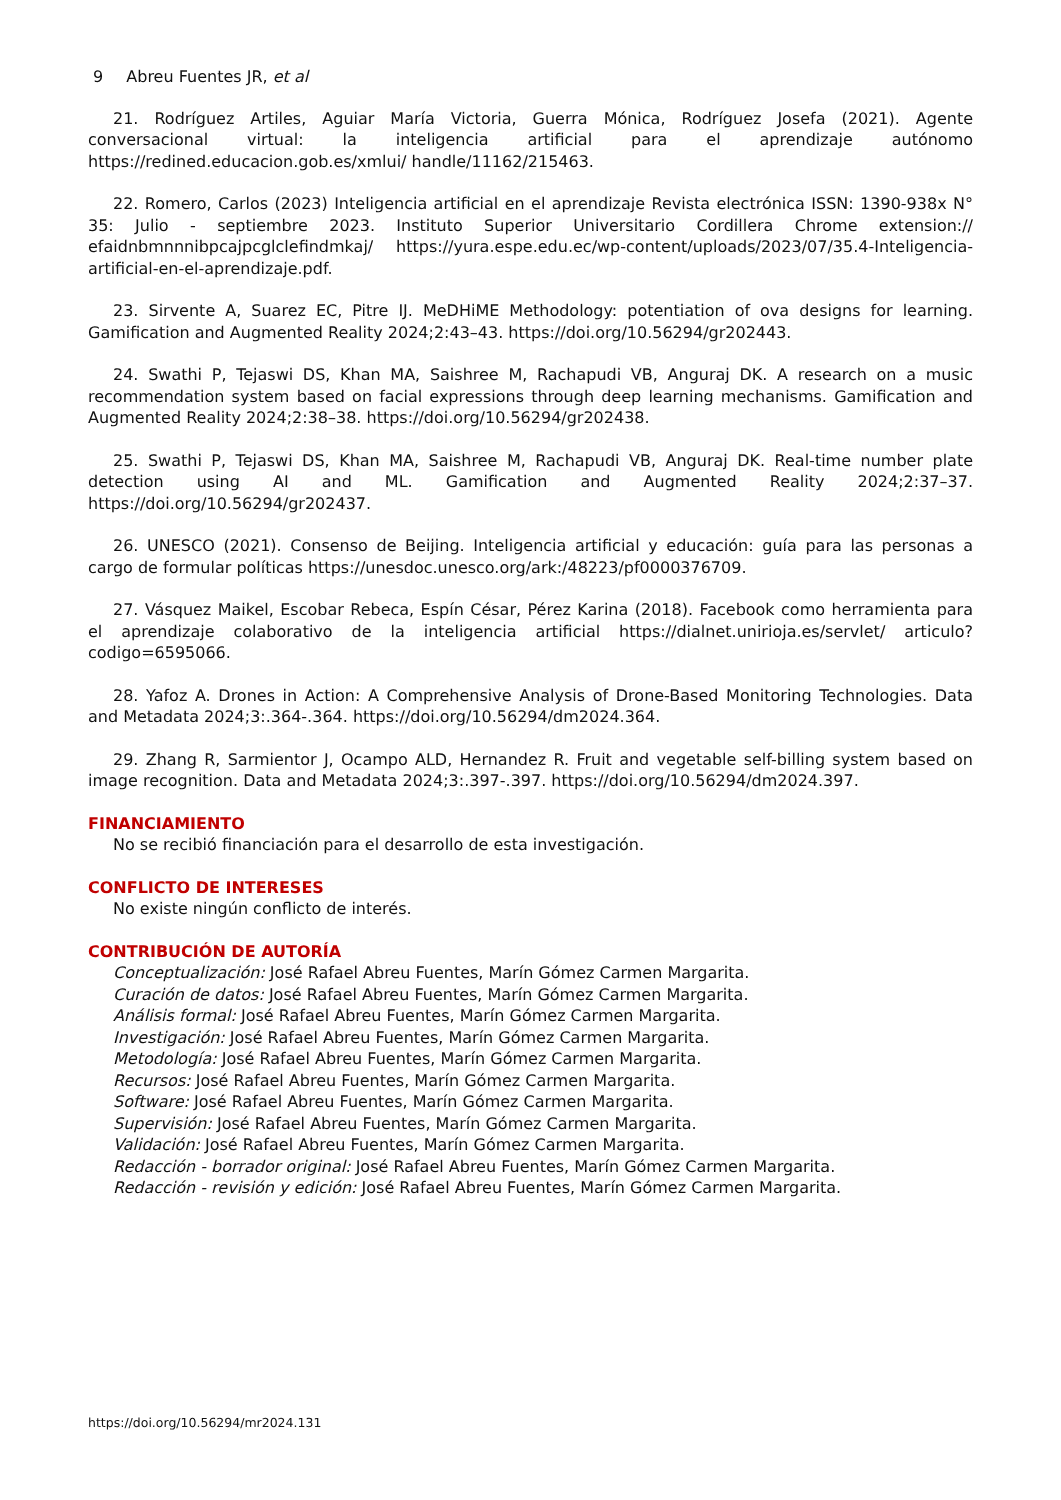9 Abreu Fuentes JR, et al
21. Rodríguez Artiles, Aguiar María Victoria, Guerra Mónica, Rodríguez Josefa (2021). Agente conversacional virtual: la inteligencia artificial para el aprendizaje autónomo https://redined.educacion.gob.es/xmlui/ handle/11162/215463.
22. Romero, Carlos (2023) Inteligencia artificial en el aprendizaje Revista electrónica ISSN: 1390-938x N° 35: Julio - septiembre 2023. Instituto Superior Universitario Cordillera Chrome extension:// efaidnbmnnnibpcajpcglclefindmkaj/ https://yura.espe.edu.ec/wp-content/uploads/2023/07/35.4-Inteligencia-artificial-en-el-aprendizaje.pdf.
23. Sirvente A, Suarez EC, Pitre IJ. MeDHiME Methodology: potentiation of ova designs for learning. Gamification and Augmented Reality 2024;2:43–43. https://doi.org/10.56294/gr202443.
24. Swathi P, Tejaswi DS, Khan MA, Saishree M, Rachapudi VB, Anguraj DK. A research on a music recommendation system based on facial expressions through deep learning mechanisms. Gamification and Augmented Reality 2024;2:38–38. https://doi.org/10.56294/gr202438.
25. Swathi P, Tejaswi DS, Khan MA, Saishree M, Rachapudi VB, Anguraj DK. Real-time number plate detection using AI and ML. Gamification and Augmented Reality 2024;2:37–37. https://doi.org/10.56294/gr202437.
26. UNESCO (2021). Consenso de Beijing. Inteligencia artificial y educación: guía para las personas a cargo de formular políticas https://unesdoc.unesco.org/ark:/48223/pf0000376709.
27. Vásquez Maikel, Escobar Rebeca, Espín César, Pérez Karina (2018). Facebook como herramienta para el aprendizaje colaborativo de la inteligencia artificial https://dialnet.unirioja.es/servlet/ articulo?codigo=6595066.
28. Yafoz A. Drones in Action: A Comprehensive Analysis of Drone-Based Monitoring Technologies. Data and Metadata 2024;3:.364-.364. https://doi.org/10.56294/dm2024.364.
29. Zhang R, Sarmientor J, Ocampo ALD, Hernandez R. Fruit and vegetable self-billing system based on image recognition. Data and Metadata 2024;3:.397-.397. https://doi.org/10.56294/dm2024.397.
FINANCIAMIENTO
No se recibió financiación para el desarrollo de esta investigación.
CONFLICTO DE INTERESES
No existe ningún conflicto de interés.
CONTRIBUCIÓN DE AUTORÍA
Conceptualización: José Rafael Abreu Fuentes, Marín Gómez Carmen Margarita.
Curación de datos: José Rafael Abreu Fuentes, Marín Gómez Carmen Margarita.
Análisis formal: José Rafael Abreu Fuentes, Marín Gómez Carmen Margarita.
Investigación: José Rafael Abreu Fuentes, Marín Gómez Carmen Margarita.
Metodología: José Rafael Abreu Fuentes, Marín Gómez Carmen Margarita.
Recursos: José Rafael Abreu Fuentes, Marín Gómez Carmen Margarita.
Software: José Rafael Abreu Fuentes, Marín Gómez Carmen Margarita.
Supervisión: José Rafael Abreu Fuentes, Marín Gómez Carmen Margarita.
Validación: José Rafael Abreu Fuentes, Marín Gómez Carmen Margarita.
Redacción - borrador original: José Rafael Abreu Fuentes, Marín Gómez Carmen Margarita.
Redacción - revisión y edición: José Rafael Abreu Fuentes, Marín Gómez Carmen Margarita.
https://doi.org/10.56294/mr2024.131